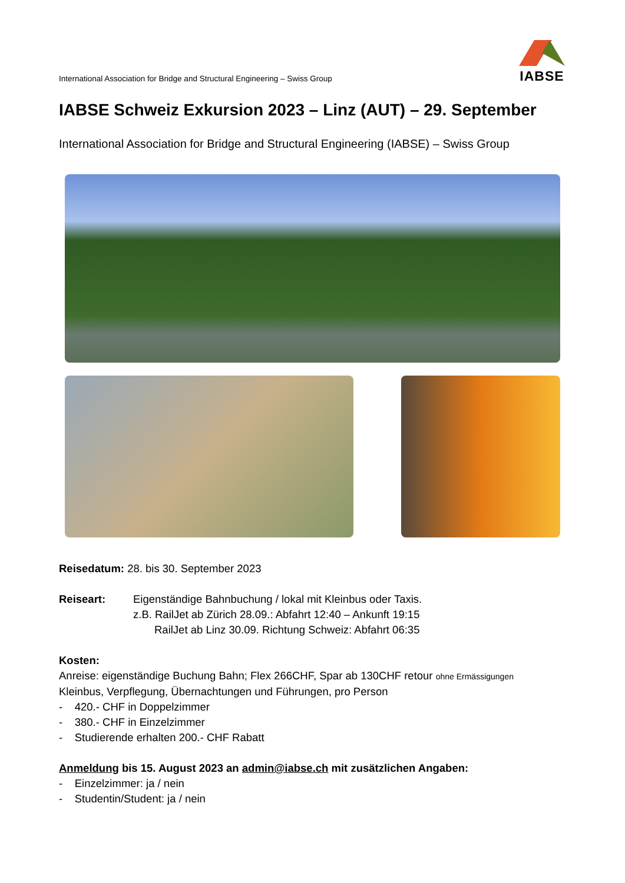International Association for Bridge and Structural Engineering – Swiss Group
IABSE
IABSE Schweiz Exkursion 2023 – Linz (AUT) – 29. September
International Association for Bridge and Structural Engineering (IABSE) – Swiss Group
Reisedatum: 28. bis 30. September 2023
Reiseart: Eigenständige Bahnbuchung / lokal mit Kleinbus oder Taxis.
z.B. RailJet ab Zürich 28.09.: Abfahrt 12:40 – Ankunft 19:15
RailJet ab Linz 30.09. Richtung Schweiz: Abfahrt 06:35
Kosten:
Anreise: eigenständige Buchung Bahn; Flex 266CHF, Spar ab 130CHF retour ohne Ermässigungen
Kleinbus, Verpflegung, Übernachtungen und Führungen, pro Person
- 420.- CHF in Doppelzimmer
- 380.- CHF in Einzelzimmer
- Studierende erhalten 200.- CHF Rabatt
Anmeldung bis 15. August 2023 an admin@iabse.ch mit zusätzlichen Angaben:
- Einzelzimmer: ja / nein
- Studentin/Student: ja / nein